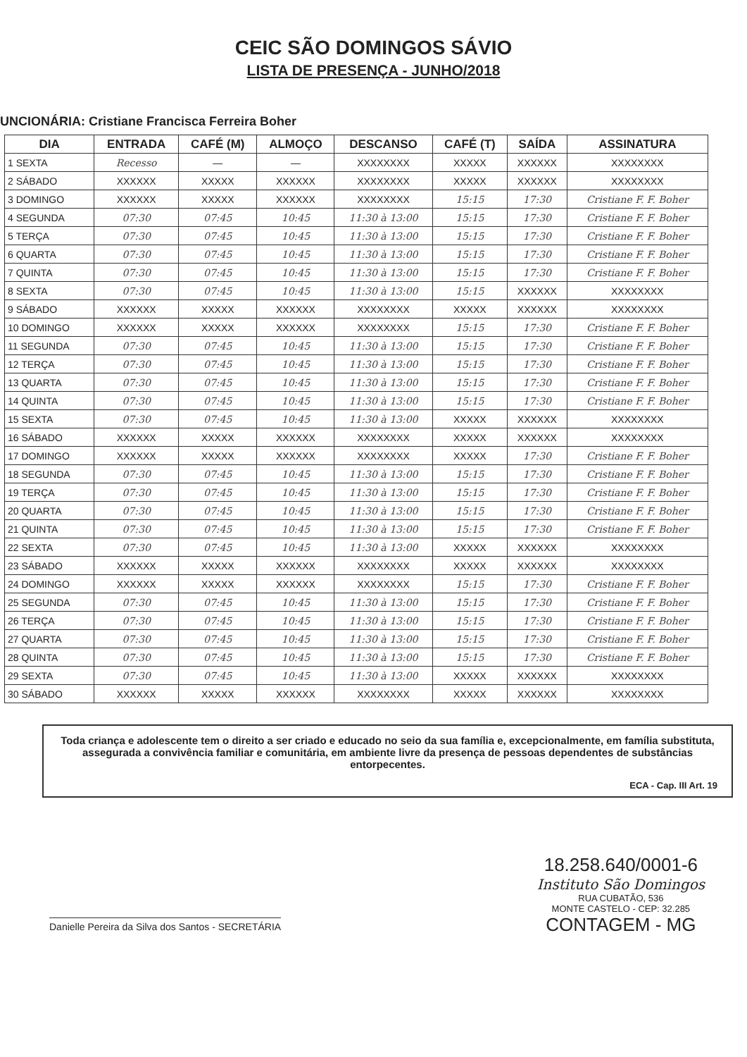CEIC SÃO DOMINGOS SÁVIO
LISTA DE PRESENÇA - JUNHO/2018
UNCIONÁRIA: Cristiane Francisca Ferreira Boher
| DIA | ENTRADA | CAFÉ (M) | ALMOÇO | DESCANSO | CAFÉ (T) | SAÍDA | ASSINATURA |
| --- | --- | --- | --- | --- | --- | --- | --- |
| 1 SEXTA | Recesso | — | — | XXXXXXXX | XXXXX | XXXXXX | XXXXXXXX |
| 2 SÁBADO | XXXXXX | XXXXX | XXXXXX | XXXXXXXX | XXXXX | XXXXXX | XXXXXXXX |
| 3 DOMINGO | XXXXXX | XXXXX | XXXXXX | XXXXXXXX | 15:15 | 17:30 | Cristiane F. F. Boher |
| 4 SEGUNDA | 07:30 | 07:45 | 10:45 | 11:30 à 13:00 | 15:15 | 17:30 | Cristiane F. F. Boher |
| 5 TERÇA | 07:30 | 07:45 | 10:45 | 11:30 à 13:00 | 15:15 | 17:30 | Cristiane F. F. Boher |
| 6 QUARTA | 07:30 | 07:45 | 10:45 | 11:30 à 13:00 | 15:15 | 17:30 | Cristiane F. F. Boher |
| 7 QUINTA | 07:30 | 07:45 | 10:45 | 11:30 à 13:00 | 15:15 | 17:30 | Cristiane F. F. Boher |
| 8 SEXTA | 07:30 | 07:45 | 10:45 | 11:30 à 13:00 | 15:15 | XXXXXX | XXXXXXXX |
| 9 SÁBADO | XXXXXX | XXXXX | XXXXXX | XXXXXXXX | XXXXX | XXXXXX | XXXXXXXX |
| 10 DOMINGO | XXXXXX | XXXXX | XXXXXX | XXXXXXXX | 15:15 | 17:30 | Cristiane F. F. Boher |
| 11 SEGUNDA | 07:30 | 07:45 | 10:45 | 11:30 à 13:00 | 15:15 | 17:30 | Cristiane F. F. Boher |
| 12 TERÇA | 07:30 | 07:45 | 10:45 | 11:30 à 13:00 | 15:15 | 17:30 | Cristiane F. F. Boher |
| 13 QUARTA | 07:30 | 07:45 | 10:45 | 11:30 à 13:00 | 15:15 | 17:30 | Cristiane F. F. Boher |
| 14 QUINTA | 07:30 | 07:45 | 10:45 | 11:30 à 13:00 | 15:15 | 17:30 | Cristiane F. F. Boher |
| 15 SEXTA | 07:30 | 07:45 | 10:45 | 11:30 à 13:00 | XXXXX | XXXXXX | XXXXXXXX |
| 16 SÁBADO | XXXXXX | XXXXX | XXXXXX | XXXXXXXX | XXXXX | XXXXXX | XXXXXXXX |
| 17 DOMINGO | XXXXXX | XXXXX | XXXXXX | XXXXXXXX | XXXXX | 17:30 | Cristiane F. F. Boher |
| 18 SEGUNDA | 07:30 | 07:45 | 10:45 | 11:30 à 13:00 | 15:15 | 17:30 | Cristiane F. F. Boher |
| 19 TERÇA | 07:30 | 07:45 | 10:45 | 11:30 à 13:00 | 15:15 | 17:30 | Cristiane F. F. Boher |
| 20 QUARTA | 07:30 | 07:45 | 10:45 | 11:30 à 13:00 | 15:15 | 17:30 | Cristiane F. F. Boher |
| 21 QUINTA | 07:30 | 07:45 | 10:45 | 11:30 à 13:00 | 15:15 | 17:30 | Cristiane F. F. Boher |
| 22 SEXTA | 07:30 | 07:45 | 10:45 | 11:30 à 13:00 | XXXXX | XXXXXX | XXXXXXXX |
| 23 SÁBADO | XXXXXX | XXXXX | XXXXXX | XXXXXXXX | XXXXX | XXXXXX | XXXXXXXX |
| 24 DOMINGO | XXXXXX | XXXXX | XXXXXX | XXXXXXXX | 15:15 | 17:30 | Cristiane F. F. Boher |
| 25 SEGUNDA | 07:30 | 07:45 | 10:45 | 11:30 à 13:00 | 15:15 | 17:30 | Cristiane F. F. Boher |
| 26 TERÇA | 07:30 | 07:45 | 10:45 | 11:30 à 13:00 | 15:15 | 17:30 | Cristiane F. F. Boher |
| 27 QUARTA | 07:30 | 07:45 | 10:45 | 11:30 à 13:00 | 15:15 | 17:30 | Cristiane F. F. Boher |
| 28 QUINTA | 07:30 | 07:45 | 10:45 | 11:30 à 13:00 | 15:15 | 17:30 | Cristiane F. F. Boher |
| 29 SEXTA | 07:30 | 07:45 | 10:45 | 11:30 à 13:00 | XXXXX | XXXXXX | XXXXXXXX |
| 30 SÁBADO | XXXXXX | XXXXX | XXXXXX | XXXXXXXX | XXXXX | XXXXXX | XXXXXXXX |
Toda criança e adolescente tem o direito a ser criado e educado no seio da sua família e, excepcionalmente, em família substituta, assegurada a convivência familiar e comunitária, em ambiente livre da presença de pessoas dependentes de substâncias entorpecentes.
ECA - Cap. III Art. 19
Danielle Pereira da Silva dos Santos - SECRETÁRIA
18.258.640/0001-6
Instituto São Domingos
RUA CUBATÃO, 536
MONTE CASTELO - CEP: 32.285
CONTAGEM - MG